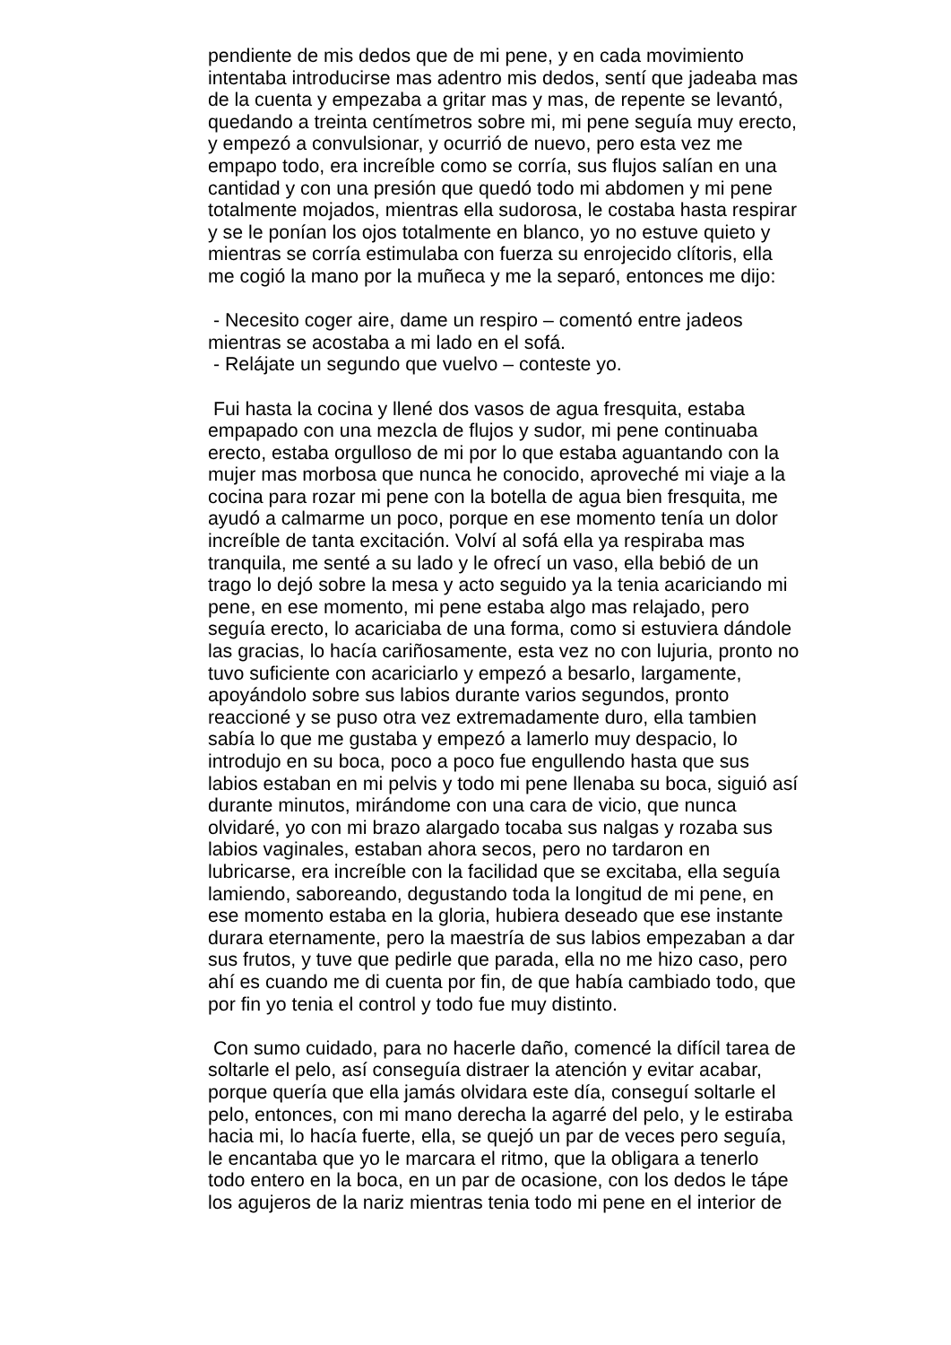pendiente de mis dedos que de mi pene, y en cada movimiento
intentaba introducirse mas adentro mis dedos, sentí que jadeaba mas
de la cuenta y empezaba a gritar mas y mas, de repente se levantó,
quedando a treinta centímetros sobre mi, mi pene seguía muy erecto,
y empezó a convulsionar, y ocurrió de nuevo, pero esta vez me
empapo todo, era increíble como se corría, sus flujos salían en una
cantidad y con una presión que quedó todo mi abdomen y mi pene
totalmente mojados, mientras ella sudorosa, le costaba hasta respirar
y se le ponían los ojos totalmente en blanco, yo no estuve quieto y
mientras se corría estimulaba con fuerza su enrojecido clítoris, ella
me cogió la mano por la muñeca y me la separó, entonces me dijo:
- Necesito coger aire, dame un respiro – comentó entre jadeos
mientras se acostaba a mi lado en el sofá.
- Relájate un segundo que vuelvo – conteste yo.
Fui hasta la cocina y llené dos vasos de agua fresquita, estaba
empapado con una mezcla de flujos y sudor, mi pene continuaba
erecto, estaba orgulloso de mi por lo que estaba aguantando con la
mujer mas morbosa que nunca he conocido, aproveché mi viaje a la
cocina para rozar mi pene con la botella de agua bien fresquita, me
ayudó a calmarme un poco, porque en ese momento tenía un dolor
increíble de tanta excitación. Volví al sofá ella ya respiraba mas
tranquila, me senté a su lado y le ofrecí un vaso, ella bebió de un
trago lo dejó sobre la mesa y acto seguido ya la tenia acariciando mi
pene, en ese momento, mi pene estaba algo mas relajado, pero
seguía erecto, lo acariciaba de una forma, como si estuviera dándole
las gracias, lo hacía cariñosamente, esta vez no con lujuria, pronto no
tuvo suficiente con acariciarlo y empezó a besarlo, largamente,
apoyándolo sobre sus labios durante varios segundos, pronto
reaccioné y se puso otra vez extremadamente duro, ella tambien
sabía lo que me gustaba y empezó a lamerlo muy despacio, lo
introdujo en su boca, poco a poco fue engullendo hasta que sus
labios estaban en mi pelvis y todo mi pene llenaba su boca, siguió así
durante minutos, mirándome con una cara de vicio, que nunca
olvidaré, yo con mi brazo alargado tocaba sus nalgas y rozaba sus
labios vaginales, estaban ahora secos, pero no tardaron en
lubricarse, era increíble con la facilidad que se excitaba, ella seguía
lamiendo, saboreando, degustando toda la longitud de mi pene, en
ese momento estaba en la gloria, hubiera deseado que ese instante
durara eternamente, pero la maestría de sus labios empezaban a dar
sus frutos, y tuve que pedirle que parada, ella no me hizo caso, pero
ahí es cuando me di cuenta por fin, de que había cambiado todo, que
por fin yo tenia el control y todo fue muy distinto.
Con sumo cuidado, para no hacerle daño, comencé la difícil tarea de
soltarle el pelo, así conseguía distraer la atención y evitar acabar,
porque quería que ella jamás olvidara este día, conseguí soltarle el
pelo, entonces, con mi mano derecha la agarré del pelo, y le estiraba
hacia mi, lo hacía fuerte, ella, se quejó un par de veces pero seguía,
le encantaba que yo le marcara el ritmo, que la obligara a tenerlo
todo entero en la boca, en un par de ocasione, con los dedos le tápe
los agujeros de la nariz mientras tenia todo mi pene en el interior de